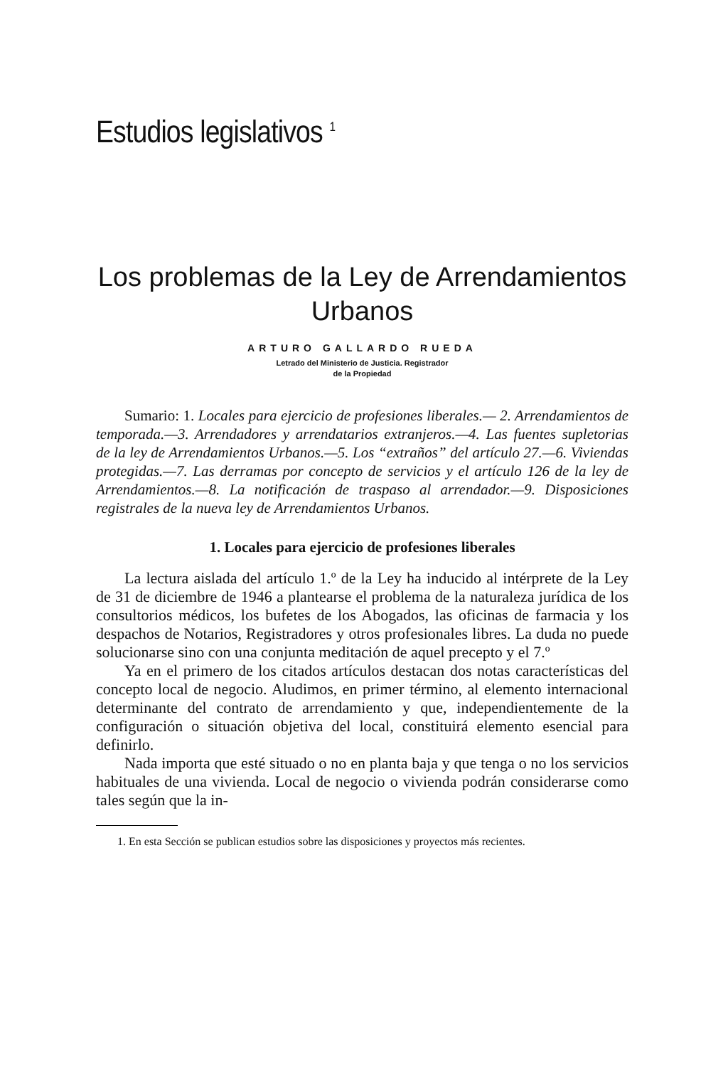Estudios legislativos <sup>1</sup>
Los problemas de la Ley de Arrendamientos
Urbanos
ARTURO GALLARDO RUEDA
Letrado del Ministerio de Justicia. Registrador
de la Propiedad
Sumario: 1. Locales para ejercicio de profesiones liberales.— 2. Arrendamientos de temporada.—3. Arrendadores y arrendatarios extranjeros.—4. Las fuentes supletorias de la ley de Arrendamientos Urbanos.—5. Los “extraños” del artículo 27.—6. Viviendas protegidas.—7. Las derramas por concepto de servicios y el artículo 126 de la ley de Arrendamientos.—8. La notificación de traspaso al arrendador.—9. Disposiciones registrales de la nueva ley de Arrendamientos Urbanos.
1. Locales para ejercicio de profesiones liberales
La lectura aislada del artículo 1.º de la Ley ha inducido al intérprete de la Ley de 31 de diciembre de 1946 a plantearse el problema de la naturaleza jurídica de los consultorios médicos, los bufetes de los Abogados, las oficinas de farmacia y los despachos de Notarios, Registradores y otros profesionales libres. La duda no puede solucionarse sino con una conjunta meditación de aquel precepto y el 7.º
Ya en el primero de los citados artículos destacan dos notas características del concepto local de negocio. Aludimos, en primer término, al elemento internacional determinante del contrato de arrendamiento y que, independientemente de la configuración o situación objetiva del local, constituirá elemento esencial para definirlo.
Nada importa que esté situado o no en planta baja y que tenga o no los servicios habituales de una vivienda. Local de negocio o vivienda podrán considerarse como tales según que la in-
1. En esta Sección se publican estudios sobre las disposiciones y proyectos más recientes.